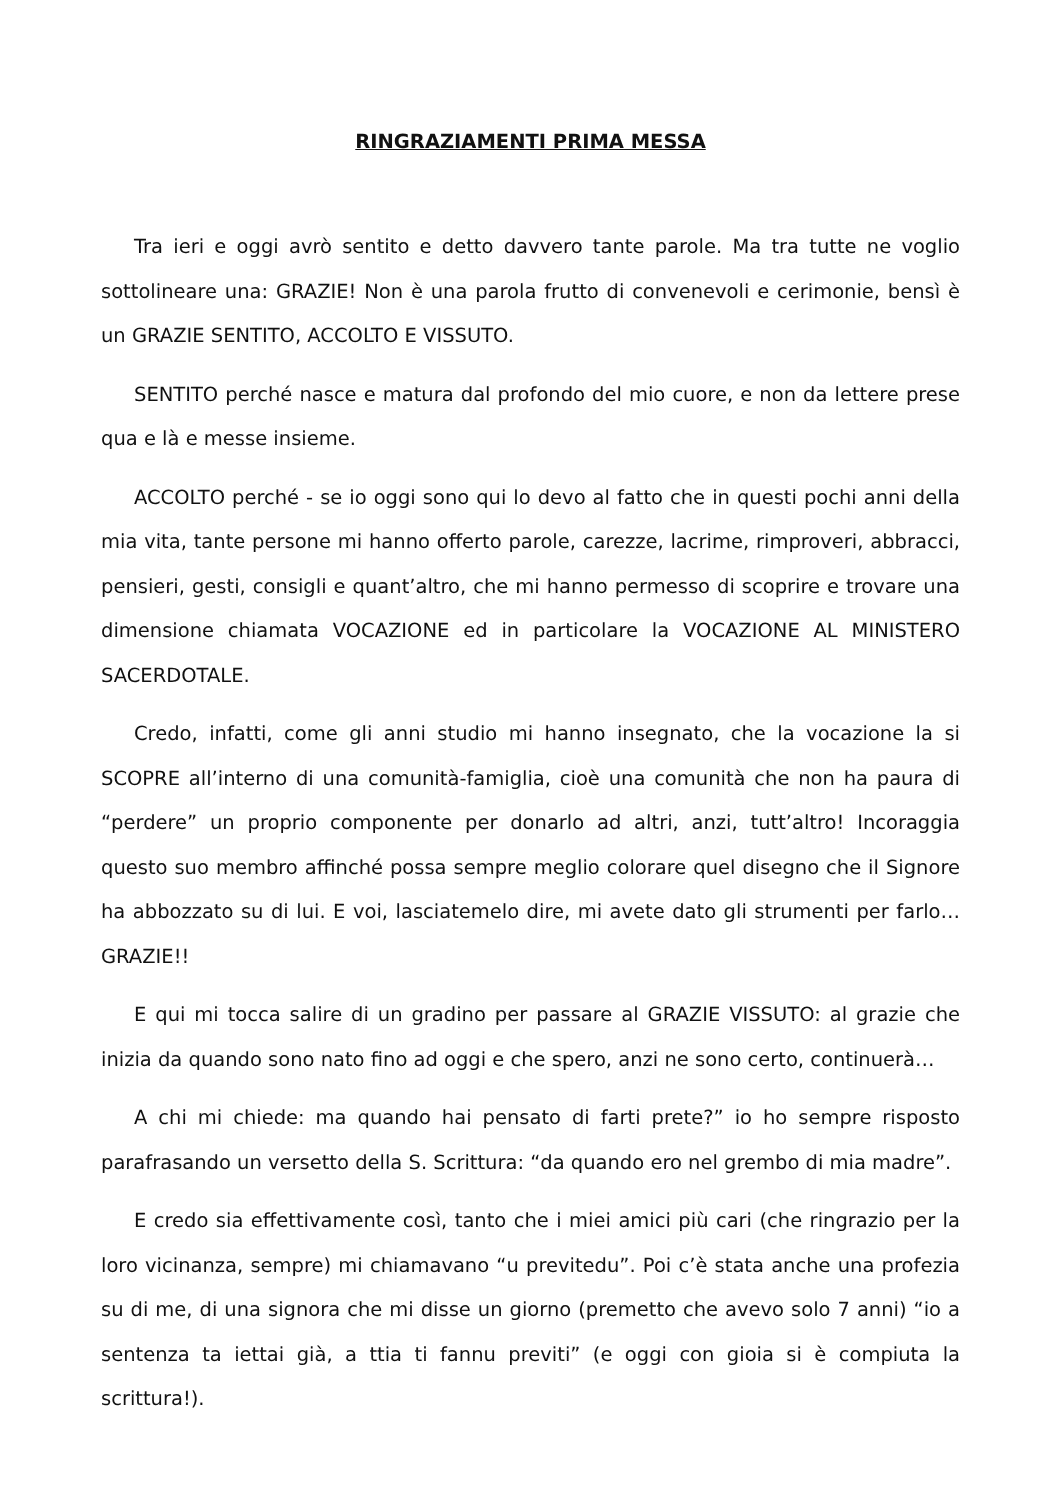RINGRAZIAMENTI PRIMA MESSA
Tra ieri e oggi avrò sentito e detto davvero tante parole. Ma tra tutte ne voglio sottolineare una: GRAZIE! Non è una parola frutto di convenevoli e cerimonie, bensì è un GRAZIE SENTITO, ACCOLTO E VISSUTO.
SENTITO perché nasce e matura dal profondo del mio cuore, e non da lettere prese qua e là e messe insieme.
ACCOLTO perché - se io oggi sono qui lo devo al fatto che in questi pochi anni della mia vita, tante persone mi hanno offerto parole, carezze, lacrime, rimproveri, abbracci, pensieri, gesti, consigli e quant’altro, che mi hanno permesso di scoprire e trovare una dimensione chiamata VOCAZIONE ed in particolare la VOCAZIONE AL MINISTERO SACERDOTALE.
Credo, infatti, come gli anni studio mi hanno insegnato, che la vocazione la si SCOPRE all’interno di una comunità-famiglia, cioè una comunità che non ha paura di “perdere” un proprio componente per donarlo ad altri, anzi, tutt’altro! Incoraggia questo suo membro affinché possa sempre meglio colorare quel disegno che il Signore ha abbozzato su di lui. E voi, lasciatemelo dire, mi avete dato gli strumenti per farlo… GRAZIE!!
E qui mi tocca salire di un gradino per passare al GRAZIE VISSUTO: al grazie che inizia da quando sono nato fino ad oggi e che spero, anzi ne sono certo, continuerà…
A chi mi chiede: ma quando hai pensato di farti prete?” io ho sempre risposto parafrasando un versetto della S. Scrittura: “da quando ero nel grembo di mia madre”.
E credo sia effettivamente così, tanto che i miei amici più cari (che ringrazio per la loro vicinanza, sempre) mi chiamavano “u previtedu”. Poi c’è stata anche una profezia su di me, di una signora che mi disse un giorno (premetto che avevo solo 7 anni) “io a sentenza ta iettai già, a ttia ti fannu previti” (e oggi con gioia si è compiuta la scrittura!).